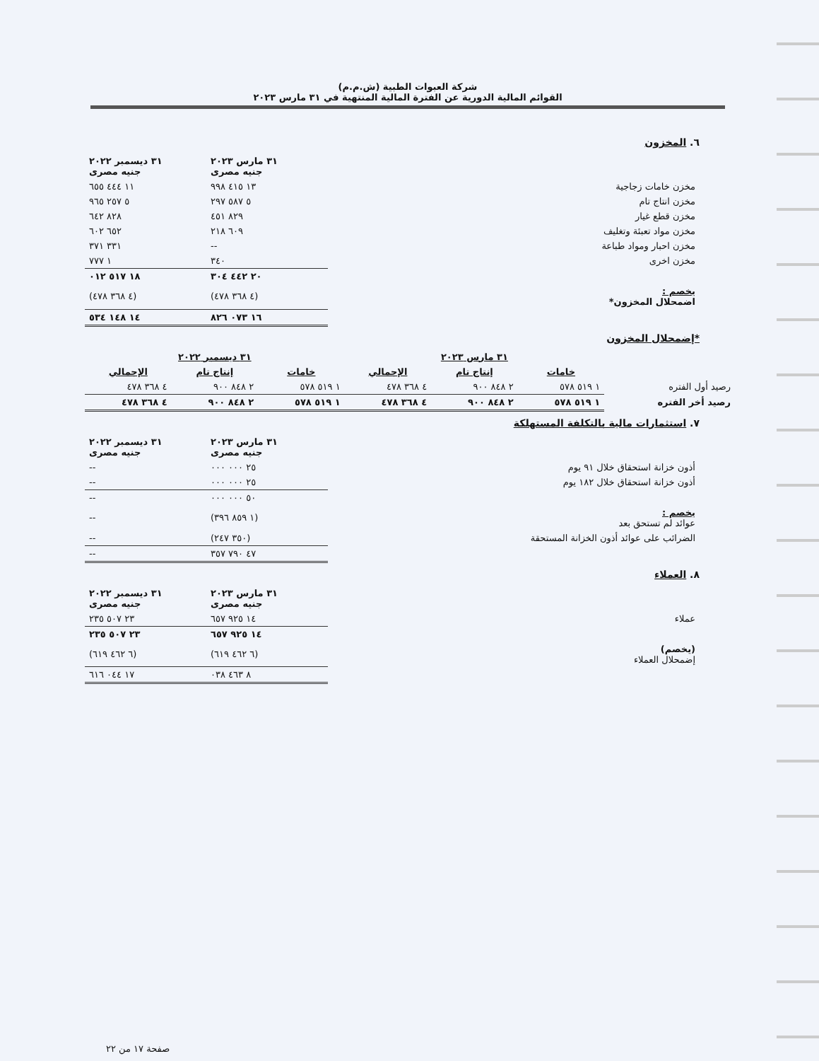شركة العبوات الطبية (ش.م.م)
القوائم المالية الدورية عن الفترة المالية المنتهية في ٣١ مارس ٢٠٢٣
٦. المخزون
| | ٣١ مارس ٢٠٢٣ جنيه مصرى | ٣١ ديسمبر ٢٠٢٢ جنيه مصرى |
| --- | --- | --- |
| مخزن خامات زجاجية | ١٣ ٤١٥ ٩٩٨ | ١١ ٤٤٤ ٦٥٥ |
| مخزن انتاج تام | ٥ ٥٨٧ ٢٩٧ | ٥ ٢٥٧ ٩٦٥ |
| مخزن قطع غيار | ٨٢٩ ٤٥١ | ٨٢٨ ٦٤٢ |
| مخزن مواد تعبئة وتغليف | ٦٠٩ ٢١٨ | ٦٥٢ ٦٠٢ |
| مخزن احبار ومواد طباعة | -- | ٣٣١ ٣٧١ |
| مخزن اخرى | ٣٤٠ | ١ ٧٧٧ |
| | ٢٠ ٤٤٢ ٣٠٤ | ١٨ ٥١٧ ٠١٢ |
| يخصم : اضمحلال المخزون* | (٤ ٣٦٨ ٤٧٨) | (٤ ٣٦٨ ٤٧٨) |
| | ١٦ ٠٧٣ ٨٢٦ | ١٤ ١٤٨ ٥٣٤ |
*إضمحلال المخزون
| | ٣١ مارس ٢٠٢٣ | | | ٣١ ديسمبر ٢٠٢٢ | | |
| --- | --- | --- | --- | --- | --- | --- |
| | خامات | إنتاج تام | الإجمالي | خامات | إنتاج تام | الإجمالي |
| رصيد أول الفتره | ١ ٥١٩ ٥٧٨ | ٢ ٨٤٨ ٩٠٠ | ٤ ٣٦٨ ٤٧٨ | ١ ٥١٩ ٥٧٨ | ٢ ٨٤٨ ٩٠٠ | ٤ ٣٦٨ ٤٧٨ |
| رصيد أخر الفتره | ١ ٥١٩ ٥٧٨ | ٢ ٨٤٨ ٩٠٠ | ٤ ٣٦٨ ٤٧٨ | ١ ٥١٩ ٥٧٨ | ٢ ٨٤٨ ٩٠٠ | ٤ ٣٦٨ ٤٧٨ |
٧. استثمارات مالية بالتكلفة المستهلكة
| | ٣١ مارس ٢٠٢٣ جنيه مصرى | ٣١ ديسمبر ٢٠٢٢ جنيه مصرى |
| --- | --- | --- |
| أذون خزانة استحقاق خلال ٩١ يوم | ٢٥ ٠٠٠ ٠٠٠ | -- |
| أذون خزانة استحقاق خلال ١٨٢ يوم | ٢٥ ٠٠٠ ٠٠٠ | -- |
| | ٥٠ ٠٠٠ ٠٠٠ | -- |
| يخصم : عوائد لم تستحق بعد | (١ ٨٥٩ ٣٩٦) | -- |
| الضرائب على عوائد أذون الخزانة المستحقة | (٣٥٠ ٢٤٧) | -- |
| | ٤٧ ٧٩٠ ٣٥٧ | -- |
٨. العملاء
| | ٣١ مارس ٢٠٢٣ جنيه مصرى | ٣١ ديسمبر ٢٠٢٢ جنيه مصرى |
| --- | --- | --- |
| عملاء | ١٤ ٩٢٥ ٦٥٧ | ٢٣ ٥٠٧ ٢٣٥ |
| | ١٤ ٩٢٥ ٦٥٧ | ٢٣ ٥٠٧ ٢٣٥ |
| (يخصم) إضمحلال العملاء | (٦ ٤٦٢ ٦١٩) | (٦ ٤٦٢ ٦١٩) |
| | ٨ ٤٦٣ ٠٣٨ | ١٧ ٠٤٤ ٦١٦ |
صفحة ١٧ من ٢٢